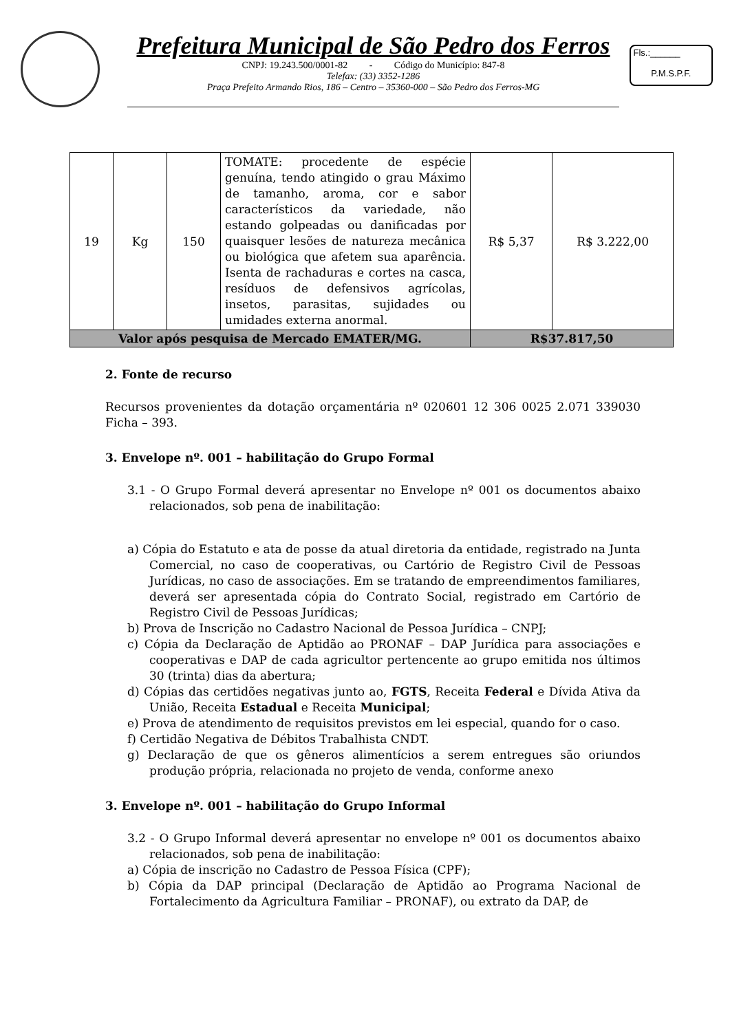Prefeitura Municipal de São Pedro dos Ferros
CNPJ: 19.243.500/0001-82 - Código do Município: 847-8
Telefax: (33) 3352-1286
Praça Prefeito Armando Rios, 186 – Centro – 35360-000 – São Pedro dos Ferros-MG
Fls.:______
P.M.S.P.F.
| 19 | Kg | 150 | TOMATE: procedente de espécie genuína, tendo atingido o grau Máximo de tamanho, aroma, cor e sabor característicos da variedade, não estando golpeadas ou danificadas por quaisquer lesões de natureza mecânica ou biológica que afetem sua aparência. Isenta de rachaduras e cortes na casca, resíduos de defensivos agrícolas, insetos, parasitas, sujidades ou umidades externa anormal. | R$ 5,37 | R$ 3.222,00 |
| Valor após pesquisa de Mercado EMATER/MG. | | | | R$37.817,50 | |
2. Fonte de recurso
Recursos provenientes da dotação orçamentária nº 020601 12 306 0025 2.071 339030 Ficha – 393.
3. Envelope nº. 001 – habilitação do Grupo Formal
3.1 - O Grupo Formal deverá apresentar no Envelope nº 001 os documentos abaixo relacionados, sob pena de inabilitação:
a) Cópia do Estatuto e ata de posse da atual diretoria da entidade, registrado na Junta Comercial, no caso de cooperativas, ou Cartório de Registro Civil de Pessoas Jurídicas, no caso de associações. Em se tratando de empreendimentos familiares, deverá ser apresentada cópia do Contrato Social, registrado em Cartório de Registro Civil de Pessoas Jurídicas;
b) Prova de Inscrição no Cadastro Nacional de Pessoa Jurídica – CNPJ;
c) Cópia da Declaração de Aptidão ao PRONAF – DAP Jurídica para associações e cooperativas e DAP de cada agricultor pertencente ao grupo emitida nos últimos 30 (trinta) dias da abertura;
d) Cópias das certidões negativas junto ao, FGTS, Receita Federal e Dívida Ativa da União, Receita Estadual e Receita Municipal;
e) Prova de atendimento de requisitos previstos em lei especial, quando for o caso.
f) Certidão Negativa de Débitos Trabalhista CNDT.
g) Declaração de que os gêneros alimentícios a serem entregues são oriundos produção própria, relacionada no projeto de venda, conforme anexo
3. Envelope nº. 001 – habilitação do Grupo Informal
3.2 - O Grupo Informal deverá apresentar no envelope nº 001 os documentos abaixo relacionados, sob pena de inabilitação:
a) Cópia de inscrição no Cadastro de Pessoa Física (CPF);
b) Cópia da DAP principal (Declaração de Aptidão ao Programa Nacional de Fortalecimento da Agricultura Familiar – PRONAF), ou extrato da DAP, de